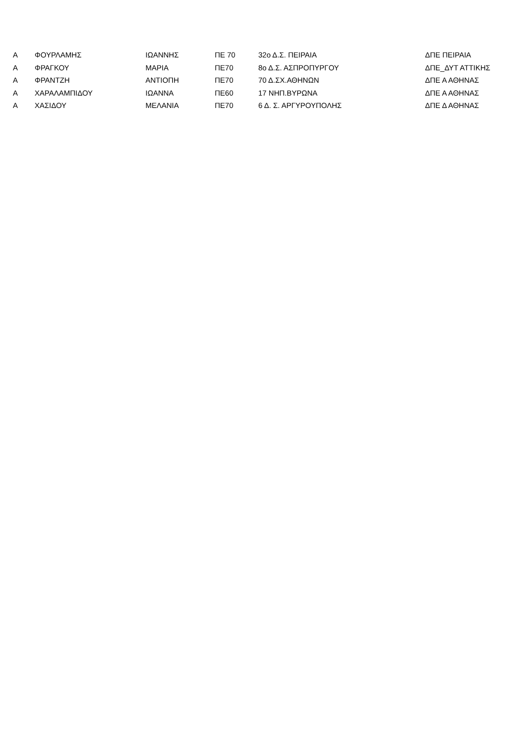| Α | ΦΟΥΡΛΑΜΗΣ | ΙΩΑΝΝΗΣ | ΠΕ 70 | 32ο Δ.Σ. ΠΕΙΡΑΙΑ | ΔΠΕ ΠΕΙΡΑΙΑ |
| Α | ΦΡΑΓΚΟΥ | ΜΑΡΙΑ | ΠΕ70 | 8ο Δ.Σ. ΑΣΠΡΟΠΥΡΓΟΥ | ΔΠΕ_ΔΥΤ ΑΤΤΙΚΗΣ |
| Α | ΦΡΑΝΤΖΗ | ΑΝΤΙΟΠΗ | ΠΕ70 | 70 Δ.ΣΧ.ΑΘΗΝΩΝ | ΔΠΕ Α ΑΘΗΝΑΣ |
| Α | ΧΑΡΑΛΑΜΠΙΔΟΥ | ΙΩΑΝΝΑ | ΠΕ60 | 17 ΝΗΠ.ΒΥΡΩΝΑ | ΔΠΕ Α ΑΘΗΝΑΣ |
| Α | ΧΑΣΙΔΟΥ | ΜΕΛΑΝΙΑ | ΠΕ70 | 6 Δ. Σ. ΑΡΓΥΡΟΥΠΟΛΗΣ | ΔΠΕ Δ ΑΘΗΝΑΣ |